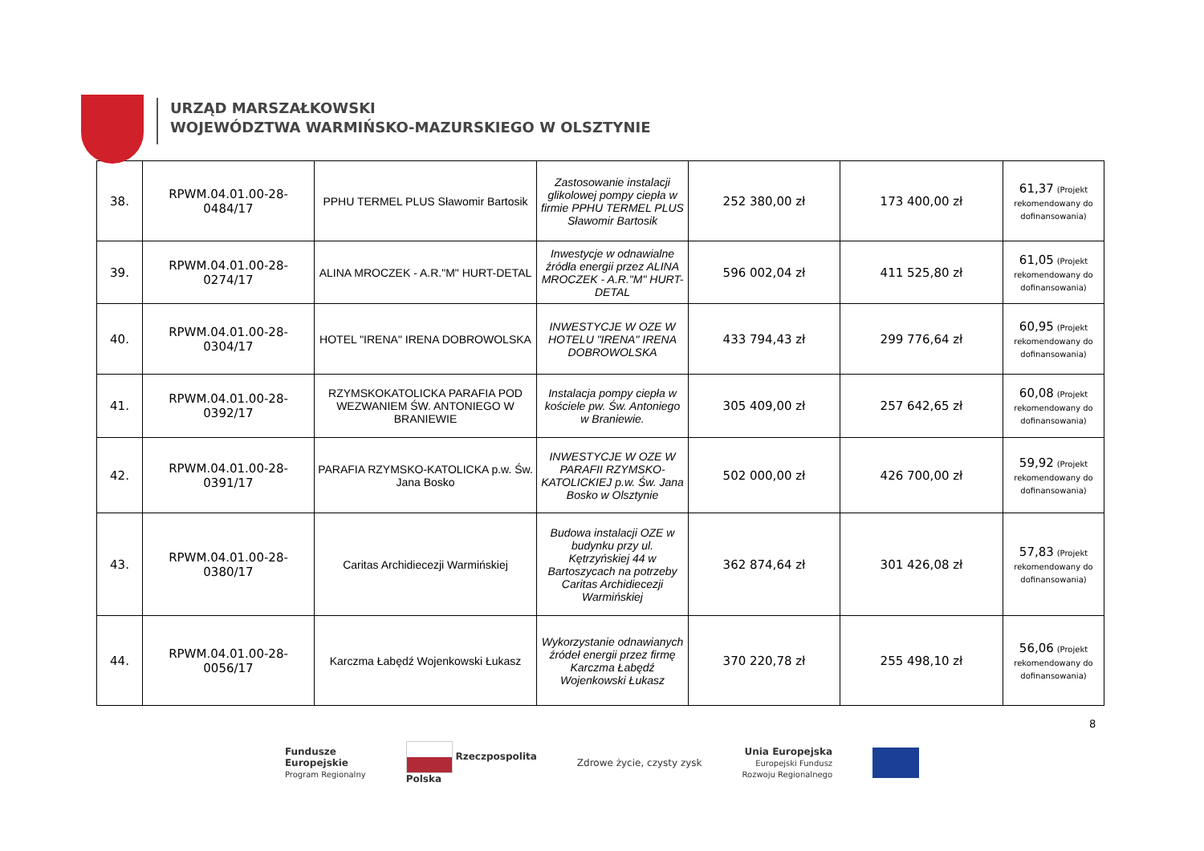URZĄD MARSZAŁKOWSKI
WOJEWÓDZTWA WARMIŃSKO-MAZURSKIEGO W OLSZTYNIE
| 38. | RPWM.04.01.00-28-0484/17 | PPHU TERMEL PLUS Sławomir Bartosik | Zastosowanie instalacji glikolowej pompy ciepła w firmie PPHU TERMEL PLUS Sławomir Bartosik | 252 380,00 zł | 173 400,00 zł | 61,37 (Projekt rekomendowany do dofinansowania) |
| 39. | RPWM.04.01.00-28-0274/17 | ALINA MROCZEK - A.R."M" HURT-DETAL | Inwestycje w odnawialne źródła energii przez ALINA MROCZEK - A.R."M" HURT-DETAL | 596 002,04 zł | 411 525,80 zł | 61,05 (Projekt rekomendowany do dofinansowania) |
| 40. | RPWM.04.01.00-28-0304/17 | HOTEL "IRENA" IRENA DOBROWOLSKA | INWESTYCJE W OZE W HOTELU "IRENA" IRENA DOBROWOLSKA | 433 794,43 zł | 299 776,64 zł | 60,95 (Projekt rekomendowany do dofinansowania) |
| 41. | RPWM.04.01.00-28-0392/17 | RZYMSKOKATOLICKA PARAFIA POD WEZWANIEM ŚW. ANTONIEGO W BRANIEWIE | Instalacja pompy ciepła w kościele pw. Św. Antoniego w Braniewie. | 305 409,00 zł | 257 642,65 zł | 60,08 (Projekt rekomendowany do dofinansowania) |
| 42. | RPWM.04.01.00-28-0391/17 | PARAFIA RZYMSKO-KATOLICKA p.w. Św. Jana Bosko | INWESTYCJE W OZE W PARAFII RZYMSKO-KATOLICKIEJ p.w. Św. Jana Bosko w Olsztynie | 502 000,00 zł | 426 700,00 zł | 59,92 (Projekt rekomendowany do dofinansowania) |
| 43. | RPWM.04.01.00-28-0380/17 | Caritas Archidiecezji Warmińskiej | Budowa instalacji OZE w budynku przy ul. Kętrzyńskiej 44 w Bartoszycach na potrzeby Caritas Archidiecezji Warmińskiej | 362 874,64 zł | 301 426,08 zł | 57,83 (Projekt rekomendowany do dofinansowania) |
| 44. | RPWM.04.01.00-28-0056/17 | Karczma Łabędź Wojenkowski Łukasz | Wykorzystanie odnawianych źródeł energii przez firmę Karczma Łabędź Wojenkowski Łukasz | 370 220,78 zł | 255 498,10 zł | 56,06 (Projekt rekomendowany do dofinansowania) |
8
Fundusze
Europejskie
Program Regionalny
Rzeczpospolita
Polska
Zdrowe życie, czysty zysk
Unia Europejska
Europejski Fundusz
Rozwoju Regionalnego